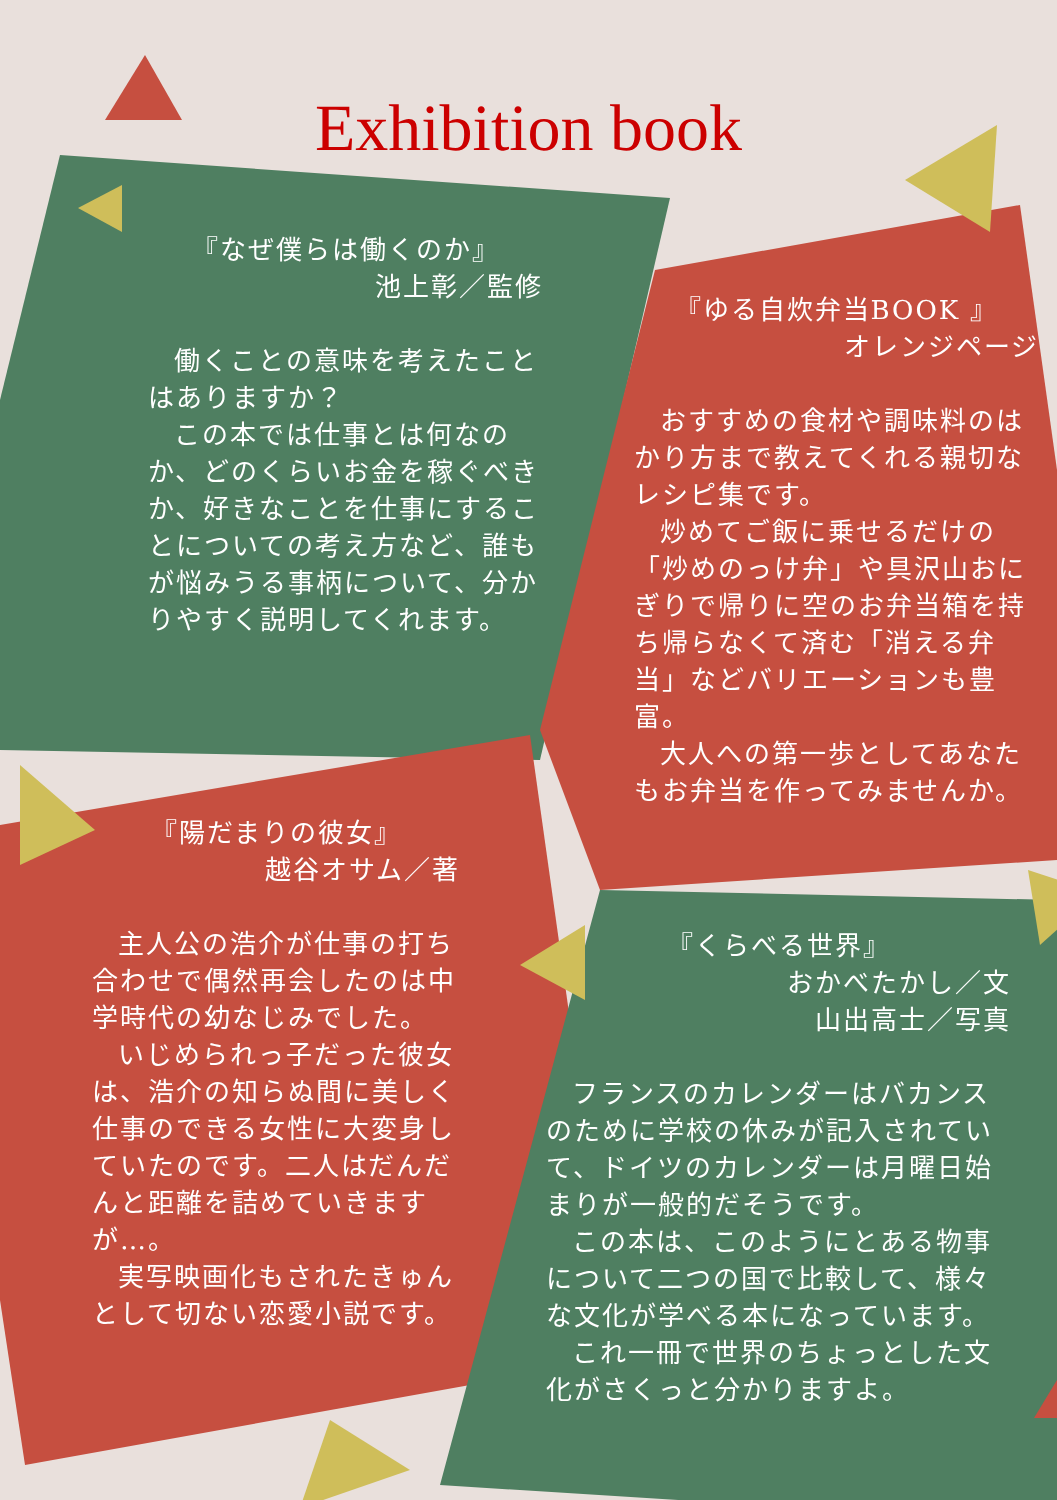Exhibition book
『なぜ僕らは働くのか』
池上彰／監修
働くことの意味を考えたことはありますか？
この本では仕事とは何なのか、どのくらいお金を稼ぐべきか、好きなことを仕事にすることについての考え方など、誰もが悩みうる事柄について、分かりやすく説明してくれます。
『ゆる自炊弁当BOOK 』
オレンジページ
おすすめの食材や調味料のはかり方まで教えてくれる親切なレシピ集です。
炒めてご飯に乗せるだけの「炒めのっけ弁」や具沢山おにぎりで帰りに空のお弁当箱を持ち帰らなくて済む「消える弁当」などバリエーションも豊富。
大人への第一歩としてあなたもお弁当を作ってみませんか。
『陽だまりの彼女』
越谷オサム／著
主人公の浩介が仕事の打ち合わせで偶然再会したのは中学時代の幼なじみでした。
いじめられっ子だった彼女は、浩介の知らぬ間に美しく仕事のできる女性に大変身していたのです。二人はだんだんと距離を詰めていきますが…。
実写映画化もされたきゅんとして切ない恋愛小説です。
『くらべる世界』
おかべたかし／文
山出高士／写真
フランスのカレンダーはバカンスのために学校の休みが記入されていて、ドイツのカレンダーは月曜日始まりが一般的だそうです。
この本は、このようにとある物事について二つの国で比較して、様々な文化が学べる本になっています。
これ一冊で世界のちょっとした文化がさくっと分かりますよ。